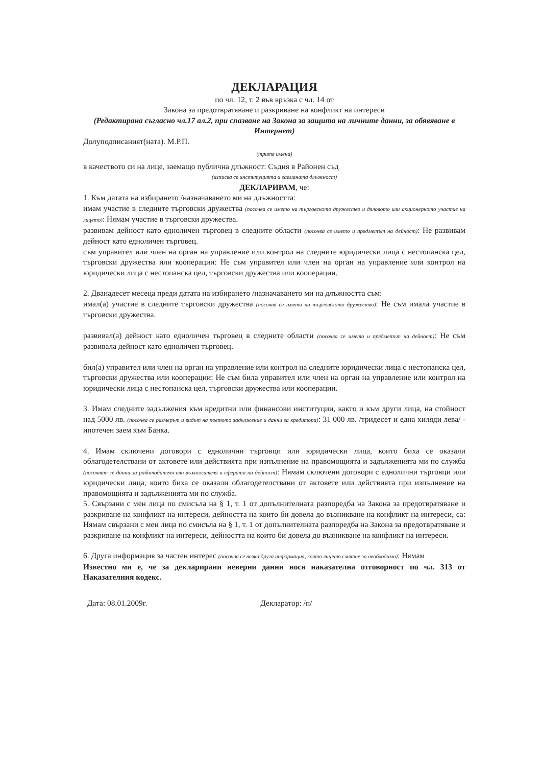ДЕКЛАРАЦИЯ
по чл. 12, т. 2 във връзка с чл. 14 от
Закона за предотвратяване и разкриване на конфликт на интереси
(Редактирана съгласно чл.17 ал.2, при спазване на Закона за защита на личните данни, за обявяване в Интернет)
Долуподписаният(ната). М.Р.П.
(трите имена)
в качеството си на лице, заемащо публична длъжност: Съдия в Районен съд
(изписва се институцията и заеманата длъжност)
ДЕКЛАРИРАМ, че:
1. Към датата на избирането /назначаването ми на длъжността:
имам участие в следните търговски дружества (посочва се името на търговското дружество и дяловото или акционерното участие на лицето): Нямам участие в търговски дружества.
развивам дейност като едноличен търговец в следните области (посочва се името и предметът на дейност): Не развивам дейност като едноличен търговец.
съм управител или член на орган на управление или контрол на следните юридически лица с нестопанска цел, търговски дружества или кооперации: Не съм управител или член на орган на управление или контрол на юридически лица с нестопанска цел, търговски дружества или кооперации.
2. Дванадесет месеца преди датата на избирането /назначаването ми на длъжността съм:
имал(а) участие в следните търговски дружества (посочва се името на търговското дружество): Не съм имала участие в търговски дружества.
развивал(а) дейност като едноличен търговец в следните области (посочва се името и предметът на дейност): Не съм развивала дейност като едноличен търговец.
бил(а) управител или член на орган на управление или контрол на следните юридически лица с нестопанска цел, търговски дружества или кооперации: Не съм била управител или член на орган на управление или контрол на юридически лица с нестопанска цел, търговски дружества или кооперации.
3. Имам следните задължения към кредитни или финансови институции, както и към други лица, на стойност над 5000 лв. (посочва се размерът и видът на поетото задължение и данни за кредитора): 31 000 лв. /тридесет и една хиляди лева/ - ипотечен заем към Банка.
4. Имам сключени договори с еднолични търговци или юридически лица, които биха се оказали облагодетелствани от актовете или действията при изпълнение на правомощията и задълженията ми по служба (посочват се данни за работодателя или възложителя и сферата на дейност): Нямам сключени договори с еднолични търговци или юридически лица, които биха се оказали облагодетелствани от актовете или действията при изпълнение на правомощията и задълженията ми по служба.
5. Свързани с мен лица по смисъла на § 1, т. 1 от допълнителната разпоредба на Закона за предотвратяване и разкриване на конфликт на интереси, дейността на които би довела до възникване на конфликт на интереси, са: Нямам свързани с мен лица по смисъла на § 1, т. 1 от допълнителната разпоредба на Закона за предотвратяване и разкриване на конфликт на интереси, дейността на които би довела до възникване на конфликт на интереси.
6. Друга информация за частен интерес (посочва се всяка друга информация, която лицето смятне за необходимо): Нямам
Известно ми е, че за декларирани неверни данни нося наказателна отговорност по чл. 313 от Наказателния кодекс.
Дата: 08.01.2009г. Декларатор: /п/